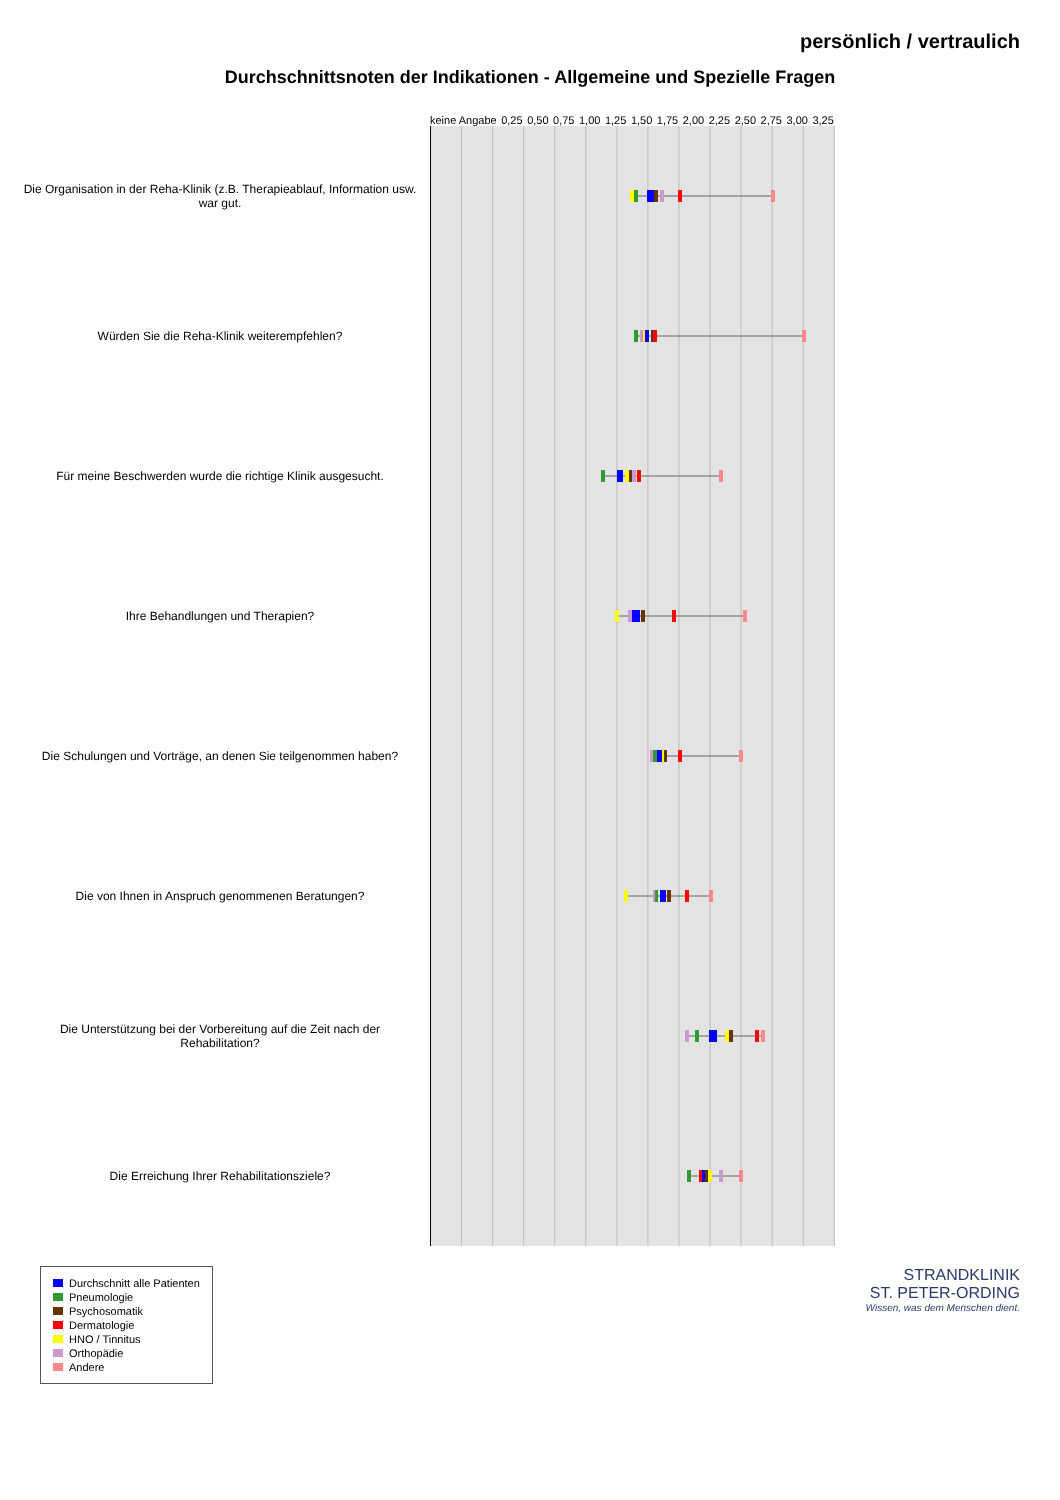persönlich / vertraulich
Durchschnittsnoten der Indikationen - Allgemeine und Spezielle Fragen
keine Angabe 0,25 0,50 0,75 1,00 1,25 1,50 1,75 2,00 2,25 2,50 2,75 3,00 3,25
Die Organisation in der Reha-Klinik (z.B. Therapieablauf, Information usw. war gut.
Würden Sie die Reha-Klinik weiterempfehlen?
Für meine Beschwerden wurde die richtige Klinik ausgesucht.
Ihre Behandlungen und Therapien?
Die Schulungen und Vorträge, an denen Sie teilgenommen haben?
Die von Ihnen in Anspruch genommenen Beratungen?
Die Unterstützung bei der Vorbereitung auf die Zeit nach der Rehabilitation?
Die Erreichung Ihrer Rehabilitationsziele?
Durchschnitt alle Patienten
Pneumologie
Psychosomatik
Dermatologie
HNO / Tinnitus
Orthopädie
Andere
STRANDKLINIK
ST. PETER-ORDING
Wissen, was dem Menschen dient.